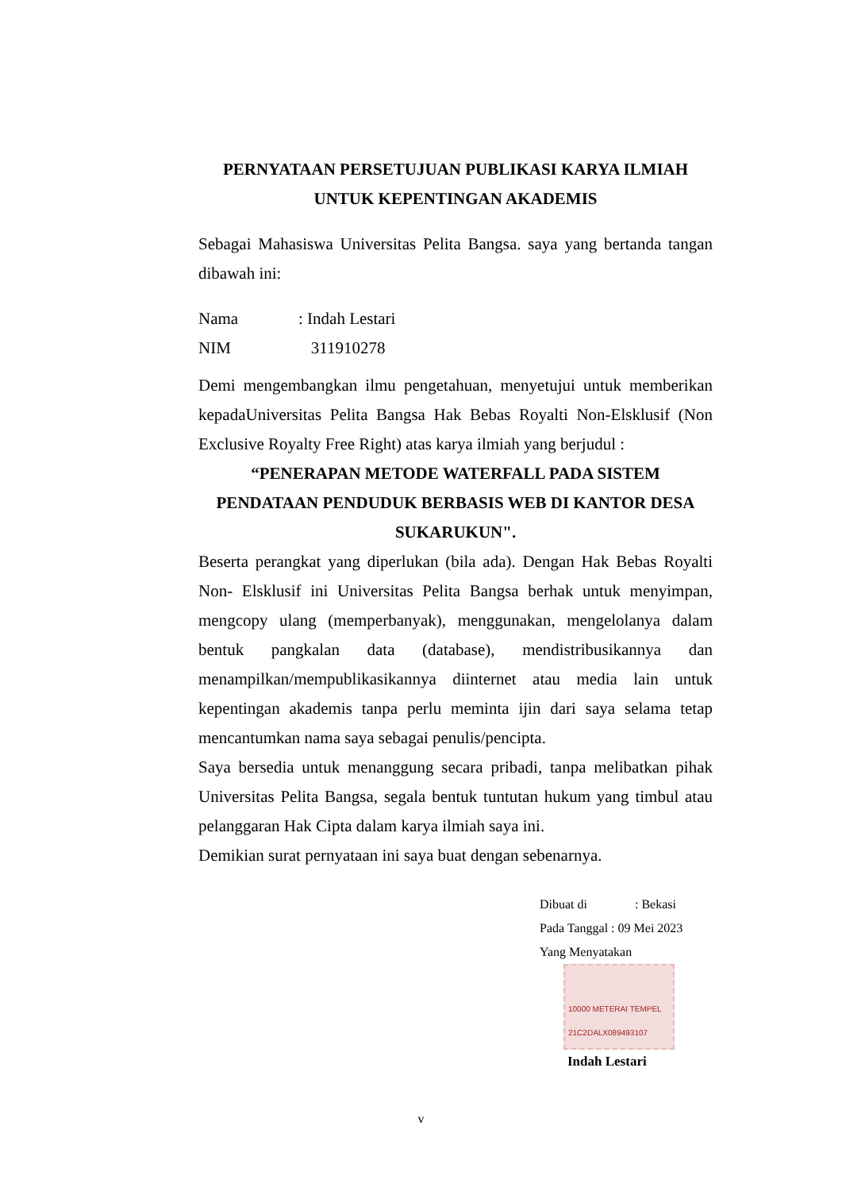PERNYATAAN PERSETUJUAN PUBLIKASI KARYA ILMIAH
UNTUK KEPENTINGAN AKADEMIS
Sebagai Mahasiswa Universitas Pelita Bangsa. saya yang bertanda tangan dibawah ini:
Nama: Indah Lestari
NIM 311910278
Demi mengembangkan ilmu pengetahuan, menyetujui untuk memberikan kepadaUniversitas Pelita Bangsa Hak Bebas Royalti Non-Elsklusif (Non Exclusive Royalty Free Right) atas karya ilmiah yang berjudul :
“PENERAPAN METODE WATERFALL PADA SISTEM
PENDATAAN PENDUDUK BERBASIS WEB DI KANTOR DESA
SUKARUKUN".
Beserta perangkat yang diperlukan (bila ada). Dengan Hak Bebas Royalti Non- Elsklusif ini Universitas Pelita Bangsa berhak untuk menyimpan, mengcopy ulang (memperbanyak), menggunakan, mengelolanya dalam bentuk pangkalan data (database), mendistribusikannya dan menampilkan/mempublikasikannya diinternet atau media lain untuk kepentingan akademis tanpa perlu meminta ijin dari saya selama tetap mencantumkan nama saya sebagai penulis/pencipta.
Saya bersedia untuk menanggung secara pribadi, tanpa melibatkan pihak Universitas Pelita Bangsa, segala bentuk tuntutan hukum yang timbul atau pelanggaran Hak Cipta dalam karya ilmiah saya ini.
Demikian surat pernyataan ini saya buat dengan sebenarnya.
Dibuat di : Bekasi
Pada Tanggal : 09 Mei 2023
Yang Menyatakan
10000 METERAI TEMPEL
21C2DALX089493107
Indah Lestari
v